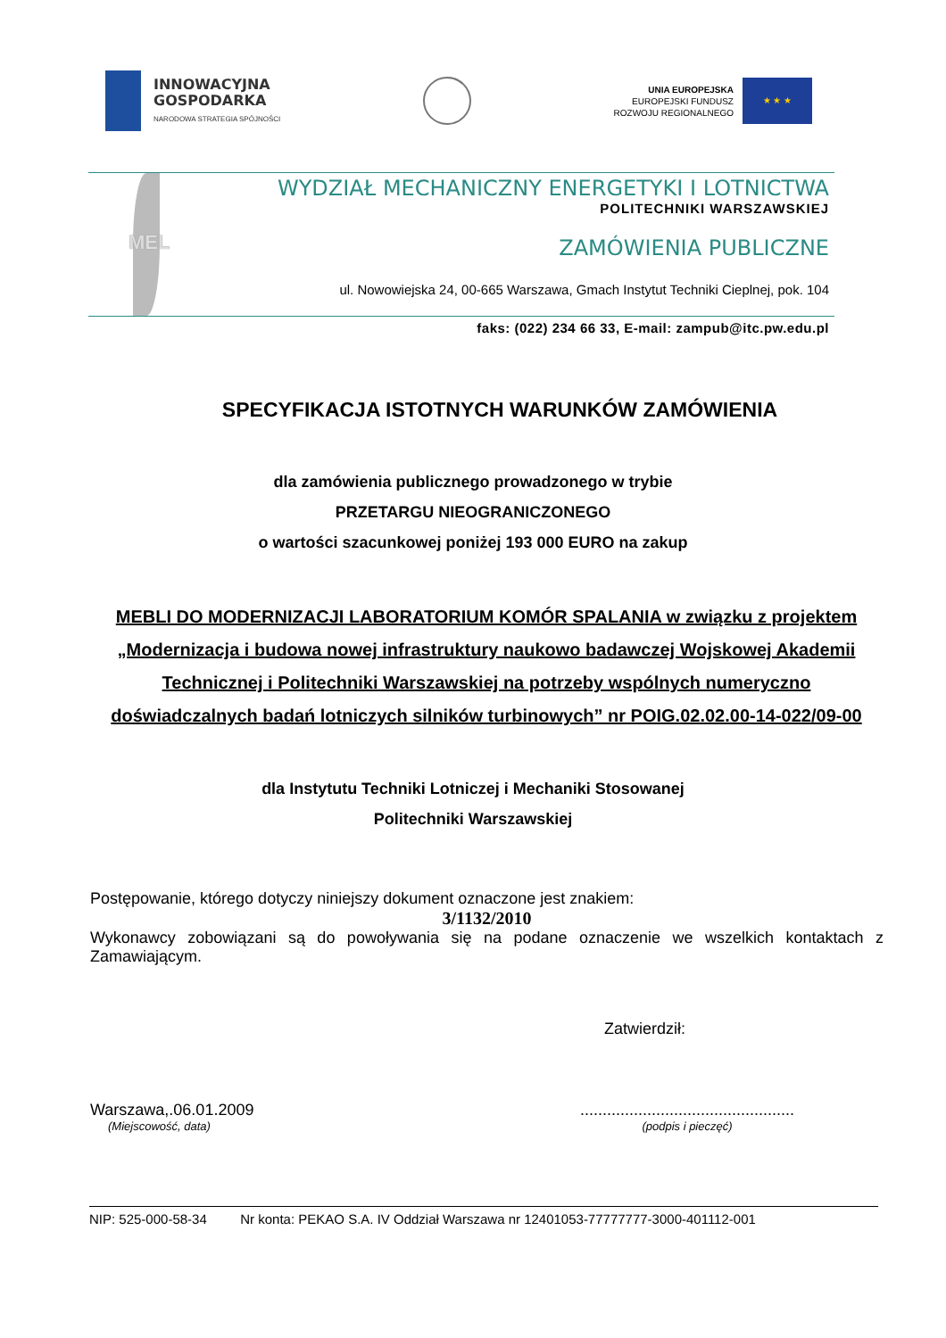INNOWACYJNA
GOSPODARKA
NARODOWA STRATEGIA SPÓJNOŚCI
UNIA EUROPEJSKA
EUROPEJSKI FUNDUSZ
ROZWOJU REGIONALNEGO
★ ★ ★
MEL
WYDZIAŁ MECHANICZNY ENERGETYKI I LOTNICTWA
POLITECHNIKI WARSZAWSKIEJ
ZAMÓWIENIA PUBLICZNE
ul. Nowowiejska 24, 00-665 Warszawa, Gmach Instytut Techniki Cieplnej, pok. 104
faks: (022) 234 66 33, E-mail: zampub@itc.pw.edu.pl
SPECYFIKACJA ISTOTNYCH WARUNKÓW ZAMÓWIENIA
dla zamówienia publicznego prowadzonego w trybie
PRZETARGU NIEOGRANICZONEGO
o wartości szacunkowej poniżej 193 000 EURO na zakup
MEBLI DO MODERNIZACJI LABORATORIUM KOMÓR SPALANIA w związku z projektem „Modernizacja i budowa nowej infrastruktury naukowo badawczej Wojskowej Akademii Technicznej i Politechniki Warszawskiej na potrzeby wspólnych numeryczno doświadczalnych badań lotniczych silników turbinowych” nr POIG.02.02.00-14-022/09-00
dla Instytutu Techniki Lotniczej i Mechaniki Stosowanej
Politechniki Warszawskiej
Postępowanie, którego dotyczy niniejszy dokument oznaczone jest znakiem:
3/1132/2010
Wykonawcy zobowiązani są do powoływania się na podane oznaczenie we wszelkich kontaktach z Zamawiającym.
Zatwierdził:
Warszawa,.06.01.2009
(Miejscowość, data)
................................................
(podpis i pieczęć)
NIP: 525-000-58-34 Nr konta: PEKAO S.A. IV Oddział Warszawa nr 12401053-77777777-3000-401112-001